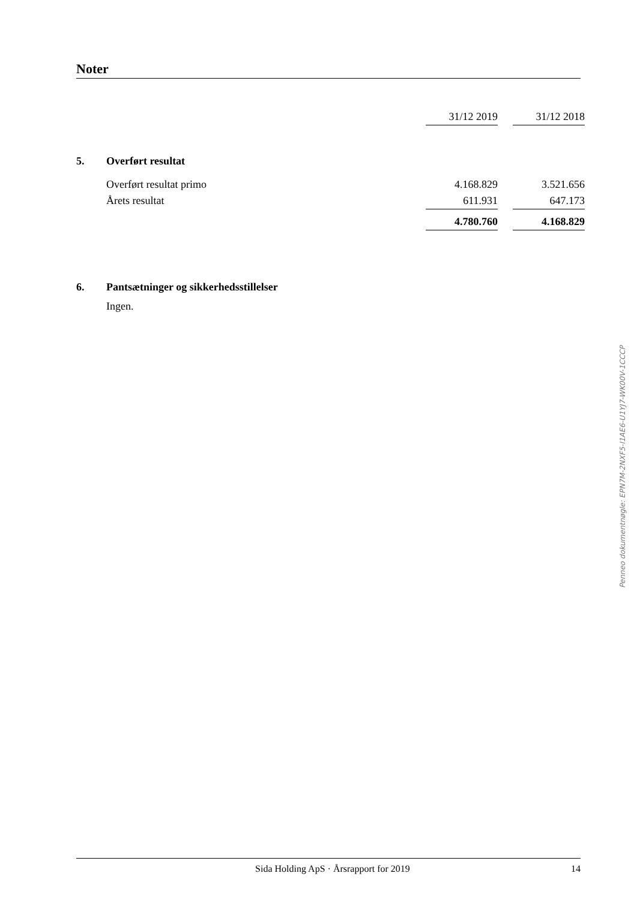Noter
| | | 31/12 2019 | | 31/12 2018 |
| 5. | Overført resultat | | | |
| | Overført resultat primo | 4.168.829 | | 3.521.656 |
| | Årets resultat | 611.931 | | 647.173 |
| | | 4.780.760 | | 4.168.829 |
| 6. | Pantsætninger og sikkerhedsstillelser | | | |
| | Ingen. | | | |
Penneo dokumentnøgle: EPN7M-2NXF5-I1AE6-U1YJ7-WK00V-1CCCP
Sida Holding ApS · Årsrapport for 2019 14